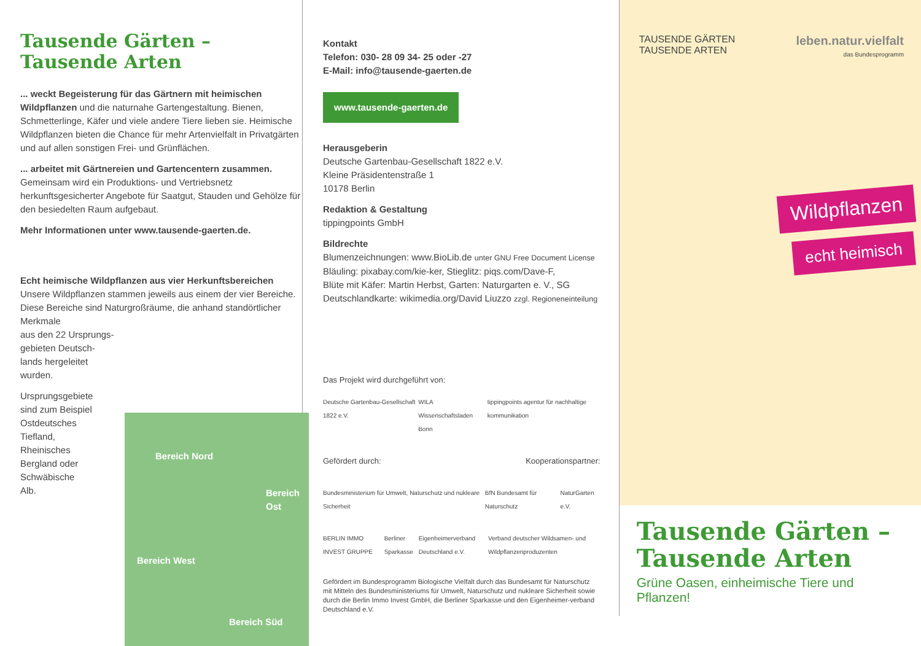Tausende Gärten –
Tausende Arten
... weckt Begeisterung für das Gärtnern mit heimischen Wildpflanzen und die naturnahe Gartengestaltung. Bienen, Schmetterlinge, Käfer und viele andere Tiere lieben sie. Heimische Wildpflanzen bieten die Chance für mehr Artenvielfalt in Privatgärten und auf allen sonstigen Frei- und Grünflächen.
... arbeitet mit Gärtnereien und Gartencentern zusammen. Gemeinsam wird ein Produktions- und Vertriebsnetz herkunftsgesicherter Angebote für Saatgut, Stauden und Gehölze für den besiedelten Raum aufgebaut.
Mehr Informationen unter www.tausende-gaerten.de.
Echt heimische Wildpflanzen aus vier Herkunftsbereichen
Unsere Wildpflanzen stammen jeweils aus einem der vier Bereiche. Diese Bereiche sind Naturgroßräume, die anhand standörtlicher Merkmale
aus den 22 Ursprungs-
gebieten Deutsch-
lands hergeleitet
wurden.
Ursprungsgebiete
sind zum Beispiel
Ostdeutsches
Tiefland,
Rheinisches
Bergland oder
Schwäbische
Alb.
Bereich Nord
Bereich Ost
Bereich West
Bereich Süd
Kontakt
Telefon: 030- 28 09 34- 25 oder -27
E-Mail: info@tausende-gaerten.de
www.tausende-gaerten.de
Herausgeberin
Deutsche Gartenbau-Gesellschaft 1822 e.V.
Kleine Präsidentenstraße 1
10178 Berlin
Redaktion & Gestaltung
tippingpoints GmbH
Bildrechte
Blumenzeichnungen: www.BioLib.de unter GNU Free Document License
Bläuling: pixabay.com/kie-ker, Stieglitz: piqs.com/Dave-F,
Blüte mit Käfer: Martin Herbst, Garten: Naturgarten e. V., SG
Deutschlandkarte: wikimedia.org/David Liuzzo zzgl. Regioneneinteilung
Das Projekt wird durchgeführt von:
Deutsche Gartenbau-Gesellschaft 1822 e.V. WILA Wissenschaftsladen Bonn tippingpoints agentur für nachhaltige kommunikation
Gefördert durch: Kooperationspartner:
Bundesministerium für Umwelt, Naturschutz und nukleare Sicherheit BfN Bundesamt für Naturschutz NaturGarten e.V.
BERLIN IMMO INVEST GRUPPE Berliner Sparkasse Eigenheimerverband Deutschland e.V. Verband deutscher Wildsamen- und Wildpflanzenproduzenten
Gefördert im Bundesprogramm Biologische Vielfalt durch das Bundesamt für Naturschutz mit Mitteln des Bundesministeriums für Umwelt, Naturschutz und nukleare Sicherheit sowie durch die Berlin Immo Invest GmbH, die Berliner Sparkasse und den Eigenheimer-verband Deutschland e.V.
TAUSENDE GÄRTEN
TAUSENDE ARTEN
leben.natur.vielfalt
das Bundesprogramm
Wildpflanzen
echt heimisch
Tausende Gärten –
Tausende Arten
Grüne Oasen, einheimische Tiere und Pflanzen!